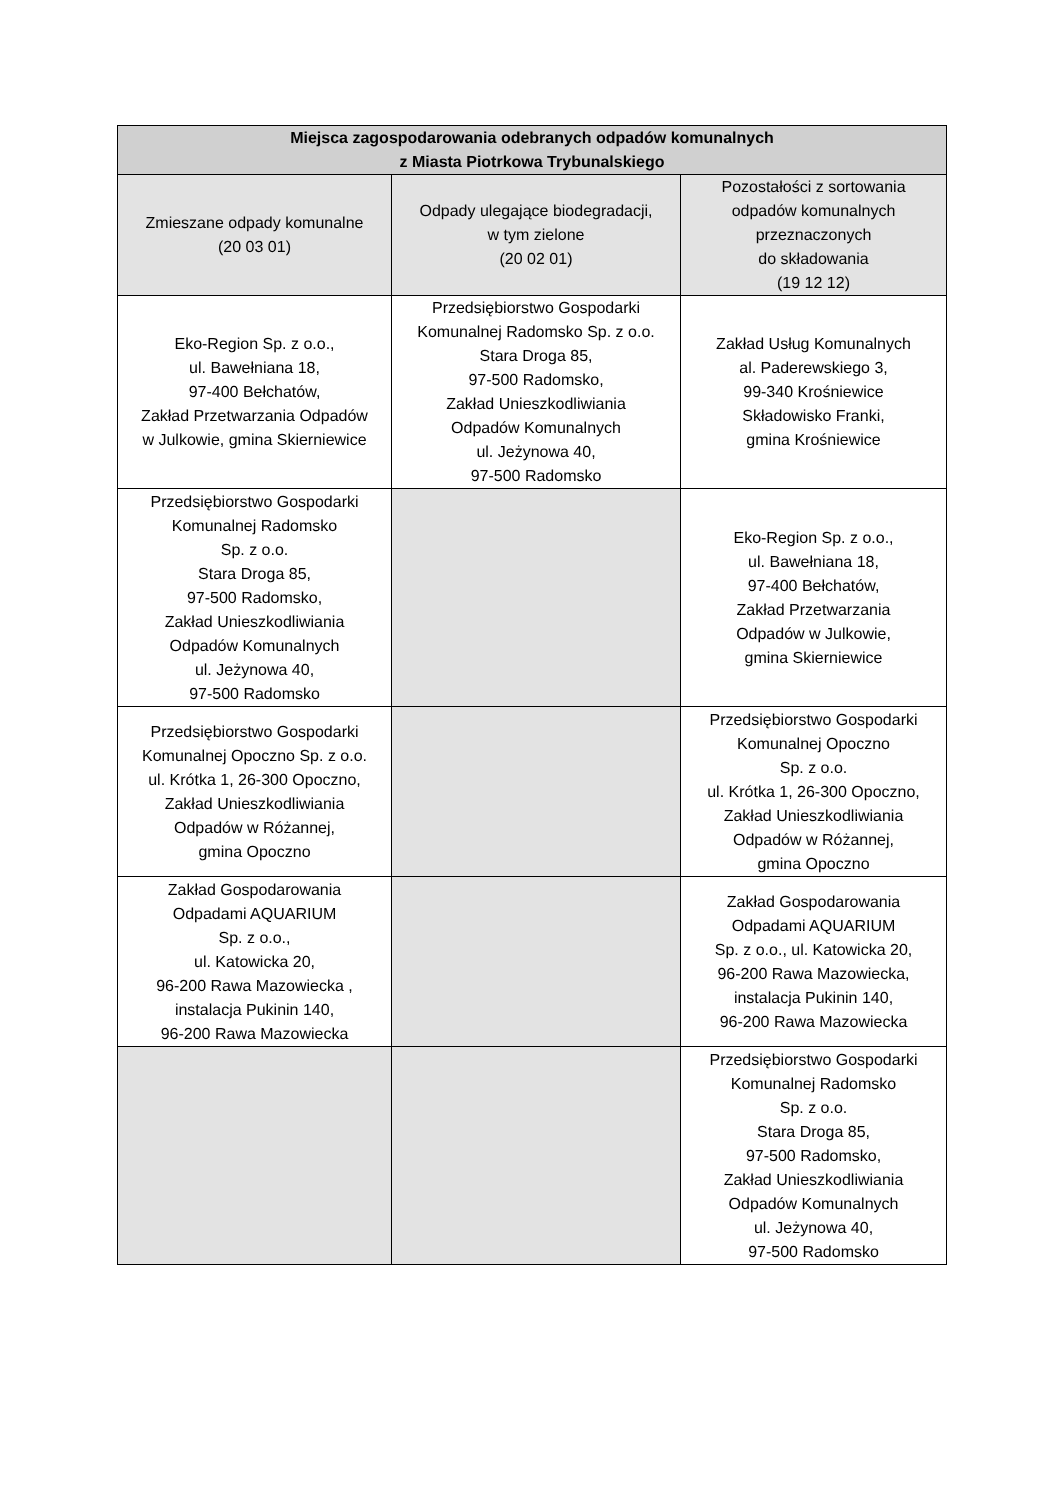| Miejsca zagospodarowania odebranych odpadów komunalnych z Miasta Piotrkowa Trybunalskiego | | |
| --- | --- | --- |
| Zmieszane odpady komunalne (20 03 01) | Odpady ulegające biodegradacji, w tym zielone (20 02 01) | Pozostałości z sortowania odpadów komunalnych przeznaczonych do składowania (19 12 12) |
| Eko-Region Sp. z o.o., ul. Bawełniana 18, 97-400 Bełchatów, Zakład Przetwarzania Odpadów w Julkowie, gmina Skierniewice | Przedsiębiorstwo Gospodarki Komunalnej Radomsko Sp. z o.o. Stara Droga 85, 97-500 Radomsko, Zakład Unieszkodliwiania Odpadów Komunalnych ul. Jeżynowa 40, 97-500 Radomsko | Zakład Usług Komunalnych al. Paderewskiego 3, 99-340 Krośniewice Składowisko Franki, gmina Krośniewice |
| Przedsiębiorstwo Gospodarki Komunalnej Radomsko Sp. z o.o. Stara Droga 85, 97-500 Radomsko, Zakład Unieszkodliwiania Odpadów Komunalnych ul. Jeżynowa 40, 97-500 Radomsko | | Eko-Region Sp. z o.o., ul. Bawełniana 18, 97-400 Bełchatów, Zakład Przetwarzania Odpadów w Julkowie, gmina Skierniewice |
| Przedsiębiorstwo Gospodarki Komunalnej Opoczno Sp. z o.o. ul. Krótka 1, 26-300 Opoczno, Zakład Unieszkodliwiania Odpadów w Różannej, gmina Opoczno | | Przedsiębiorstwo Gospodarki Komunalnej Opoczno Sp. z o.o. ul. Krótka 1, 26-300 Opoczno, Zakład Unieszkodliwiania Odpadów w Różannej, gmina Opoczno |
| Zakład Gospodarowania Odpadami AQUARIUM Sp. z o.o., ul. Katowicka 20, 96-200 Rawa Mazowiecka , instalacja Pukinin 140, 96-200 Rawa Mazowiecka | | Zakład Gospodarowania Odpadami AQUARIUM Sp. z o.o., ul. Katowicka 20, 96-200 Rawa Mazowiecka, instalacja Pukinin 140, 96-200 Rawa Mazowiecka |
| | | Przedsiębiorstwo Gospodarki Komunalnej Radomsko Sp. z o.o. Stara Droga 85, 97-500 Radomsko, Zakład Unieszkodliwiania Odpadów Komunalnych ul. Jeżynowa 40, 97-500 Radomsko |